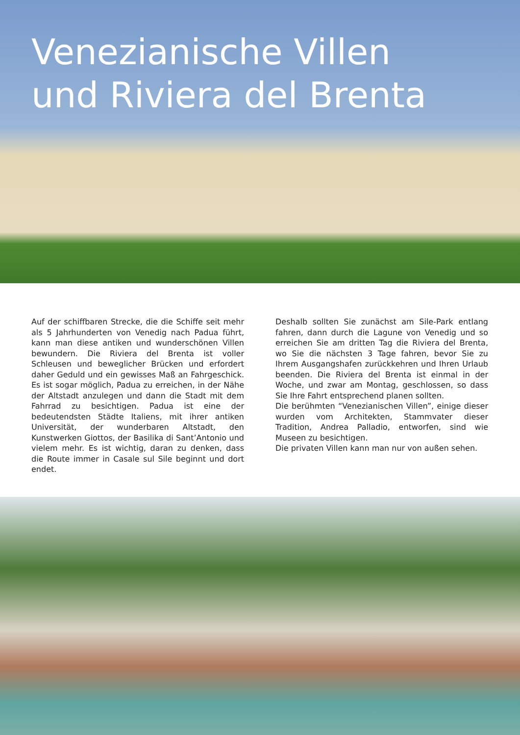Venezianische Villen
und Riviera del Brenta
Auf der schiffbaren Strecke, die die Schiffe seit mehr als 5 Jahrhunderten von Venedig nach Padua führt, kann man diese antiken und wunderschönen Villen bewundern. Die Riviera del Brenta ist voller Schleusen und beweglicher Brücken und erfordert daher Geduld und ein gewisses Maß an Fahrgeschick. Es ist sogar möglich, Padua zu erreichen, in der Nähe der Altstadt anzulegen und dann die Stadt mit dem Fahrrad zu besichtigen. Padua ist eine der bedeutendsten Städte Italiens, mit ihrer antiken Universität, der wunderbaren Altstadt, den Kunstwerken Giottos, der Basilika di Sant’Antonio und vielem mehr. Es ist wichtig, daran zu denken, dass die Route immer in Casale sul Sile beginnt und dort endet.
Deshalb sollten Sie zunächst am Sile-Park entlang fahren, dann durch die Lagune von Venedig und so erreichen Sie am dritten Tag die Riviera del Brenta, wo Sie die nächsten 3 Tage fahren, bevor Sie zu Ihrem Ausgangshafen zurückkehren und Ihren Urlaub beenden. Die Riviera del Brenta ist einmal in der Woche, und zwar am Montag, geschlossen, so dass Sie Ihre Fahrt entsprechend planen sollten.
Die berühmten “Venezianischen Villen”, einige dieser wurden vom Architekten, Stammvater dieser Tradition, Andrea Palladio, entworfen, sind wie Museen zu besichtigen.
Die privaten Villen kann man nur von außen sehen.